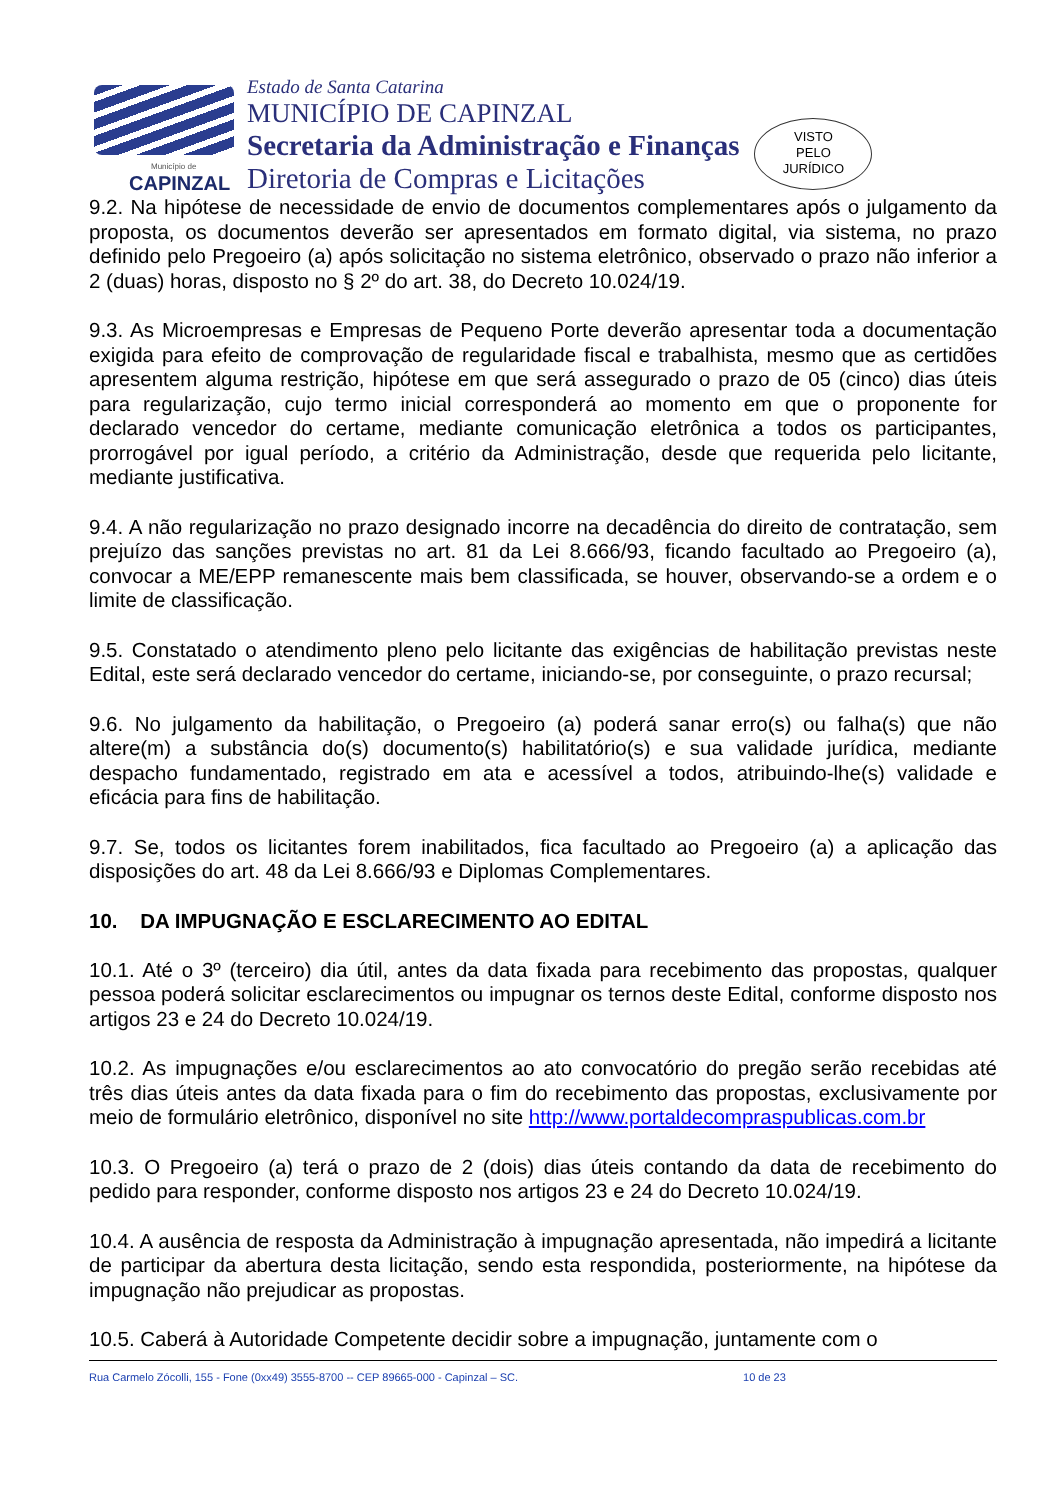Município de
CAPINZAL
Estado de Santa Catarina
MUNICÍPIO DE CAPINZAL
Secretaria da Administração e Finanças
Diretoria de Compras e Licitações
VISTO
PELO
JURÍDICO
9.2. Na hipótese de necessidade de envio de documentos complementares após o julgamento da proposta, os documentos deverão ser apresentados em formato digital, via sistema, no prazo definido pelo Pregoeiro (a) após solicitação no sistema eletrônico, observado o prazo não inferior a 2 (duas) horas, disposto no § 2º do art. 38, do Decreto 10.024/19.
9.3. As Microempresas e Empresas de Pequeno Porte deverão apresentar toda a documentação exigida para efeito de comprovação de regularidade fiscal e trabalhista, mesmo que as certidões apresentem alguma restrição, hipótese em que será assegurado o prazo de 05 (cinco) dias úteis para regularização, cujo termo inicial corresponderá ao momento em que o proponente for declarado vencedor do certame, mediante comunicação eletrônica a todos os participantes, prorrogável por igual período, a critério da Administração, desde que requerida pelo licitante, mediante justificativa.
9.4. A não regularização no prazo designado incorre na decadência do direito de contratação, sem prejuízo das sanções previstas no art. 81 da Lei 8.666/93, ficando facultado ao Pregoeiro (a), convocar a ME/EPP remanescente mais bem classificada, se houver, observando-se a ordem e o limite de classificação.
9.5. Constatado o atendimento pleno pelo licitante das exigências de habilitação previstas neste Edital, este será declarado vencedor do certame, iniciando-se, por conseguinte, o prazo recursal;
9.6. No julgamento da habilitação, o Pregoeiro (a) poderá sanar erro(s) ou falha(s) que não altere(m) a substância do(s) documento(s) habilitatório(s) e sua validade jurídica, mediante despacho fundamentado, registrado em ata e acessível a todos, atribuindo-lhe(s) validade e eficácia para fins de habilitação.
9.7. Se, todos os licitantes forem inabilitados, fica facultado ao Pregoeiro (a) a aplicação das disposições do art. 48 da Lei 8.666/93 e Diplomas Complementares.
10. DA IMPUGNAÇÃO E ESCLARECIMENTO AO EDITAL
10.1. Até o 3º (terceiro) dia útil, antes da data fixada para recebimento das propostas, qualquer pessoa poderá solicitar esclarecimentos ou impugnar os ternos deste Edital, conforme disposto nos artigos 23 e 24 do Decreto 10.024/19.
10.2. As impugnações e/ou esclarecimentos ao ato convocatório do pregão serão recebidas até três dias úteis antes da data fixada para o fim do recebimento das propostas, exclusivamente por meio de formulário eletrônico, disponível no site http://www.portaldecompraspublicas.com.br
10.3. O Pregoeiro (a) terá o prazo de 2 (dois) dias úteis contando da data de recebimento do pedido para responder, conforme disposto nos artigos 23 e 24 do Decreto 10.024/19.
10.4. A ausência de resposta da Administração à impugnação apresentada, não impedirá a licitante de participar da abertura desta licitação, sendo esta respondida, posteriormente, na hipótese da impugnação não prejudicar as propostas.
10.5. Caberá à Autoridade Competente decidir sobre a impugnação, juntamente com o
Rua Carmelo Zócolli, 155 - Fone (0xx49) 3555-8700 -- CEP 89665-000 - Capinzal – SC. 10 de 23